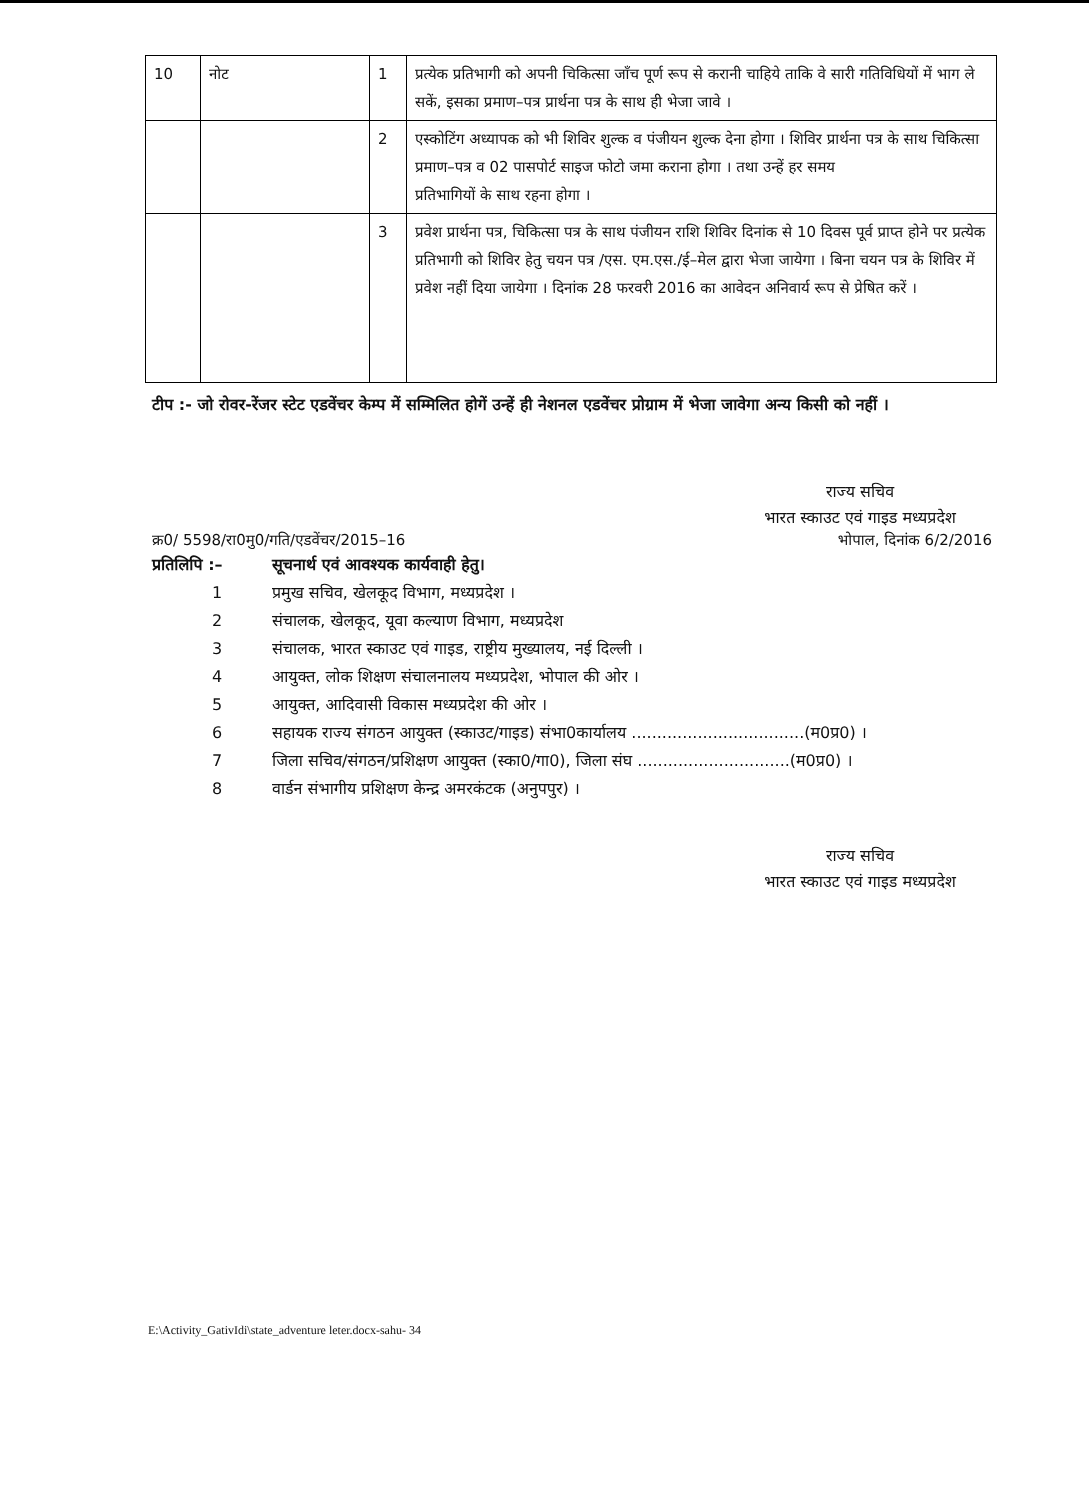| 10 | नोट | 1 | प्रत्येक प्रतिभागी को अपनी चिकित्सा जाँच पूर्ण रूप से करानी चाहिये ताकि वे सारी गतिविधियों में भाग ले सकें, इसका प्रमाण–पत्र प्रार्थना पत्र के साथ ही भेजा जावे । |
| | | 2 | एस्कोटिंग अध्यापक को भी शिविर शुल्क व पंजीयन शुल्क देना होगा । शिविर प्रार्थना पत्र के साथ चिकित्सा प्रमाण–पत्र व 02 पासपोर्ट साइज फोटो जमा कराना होगा । तथा उन्हें हर समय प्रतिभागियों के साथ रहना होगा । |
| | | 3 | प्रवेश प्रार्थना पत्र, चिकित्सा पत्र के साथ पंजीयन राशि शिविर दिनांक से 10 दिवस पूर्व प्राप्त होने पर प्रत्येक प्रतिभागी को शिविर हेतु चयन पत्र /एस. एम.एस./ई–मेल द्वारा भेजा जायेगा । बिना चयन पत्र के शिविर में प्रवेश नहीं दिया जायेगा । दिनांक 28 फरवरी 2016 का आवेदन अनिवार्य रूप से प्रेषित करें । |
टीप :- जो रोवर-रेंजर स्टेट एडवेंचर केम्प में सम्मिलित होगें उन्हें ही नेशनल एडवेंचर प्रोग्राम में भेजा जावेगा अन्य किसी को नहीं ।
राज्य सचिव
भारत स्काउट एवं गाइड मध्यप्रदेश
क्र0/ 5598/रा0मु0/गति/एडवेंचर/2015–16 भोपाल, दिनांक 6/2/2016
प्रतिलिपि :– सूचनार्थ एवं आवश्यक कार्यवाही हेतु।
1 प्रमुख सचिव, खेलकूद विभाग, मध्यप्रदेश ।
2 संचालक, खेलकूद, यूवा कल्याण विभाग, मध्यप्रदेश
3 संचालक, भारत स्काउट एवं गाइड, राष्ट्रीय मुख्यालय, नई दिल्ली ।
4 आयुक्त, लोक शिक्षण संचालनालय मध्यप्रदेश, भोपाल की ओर ।
5 आयुक्त, आदिवासी विकास मध्यप्रदेश की ओर ।
6 सहायक राज्य संगठन आयुक्त (स्काउट/गाइड) संभा0कार्यालय ..................................(म0प्र0) ।
7 जिला सचिव/संगठन/प्रशिक्षण आयुक्त (स्का0/गा0), जिला संघ ..............................(म0प्र0) ।
8 वार्डन संभागीय प्रशिक्षण केन्द्र अमरकंटक (अनुपपुर) ।
राज्य सचिव
भारत स्काउट एवं गाइड मध्यप्रदेश
E:\Activity_GativIdi\state_adventure leter.docx-sahu- 34